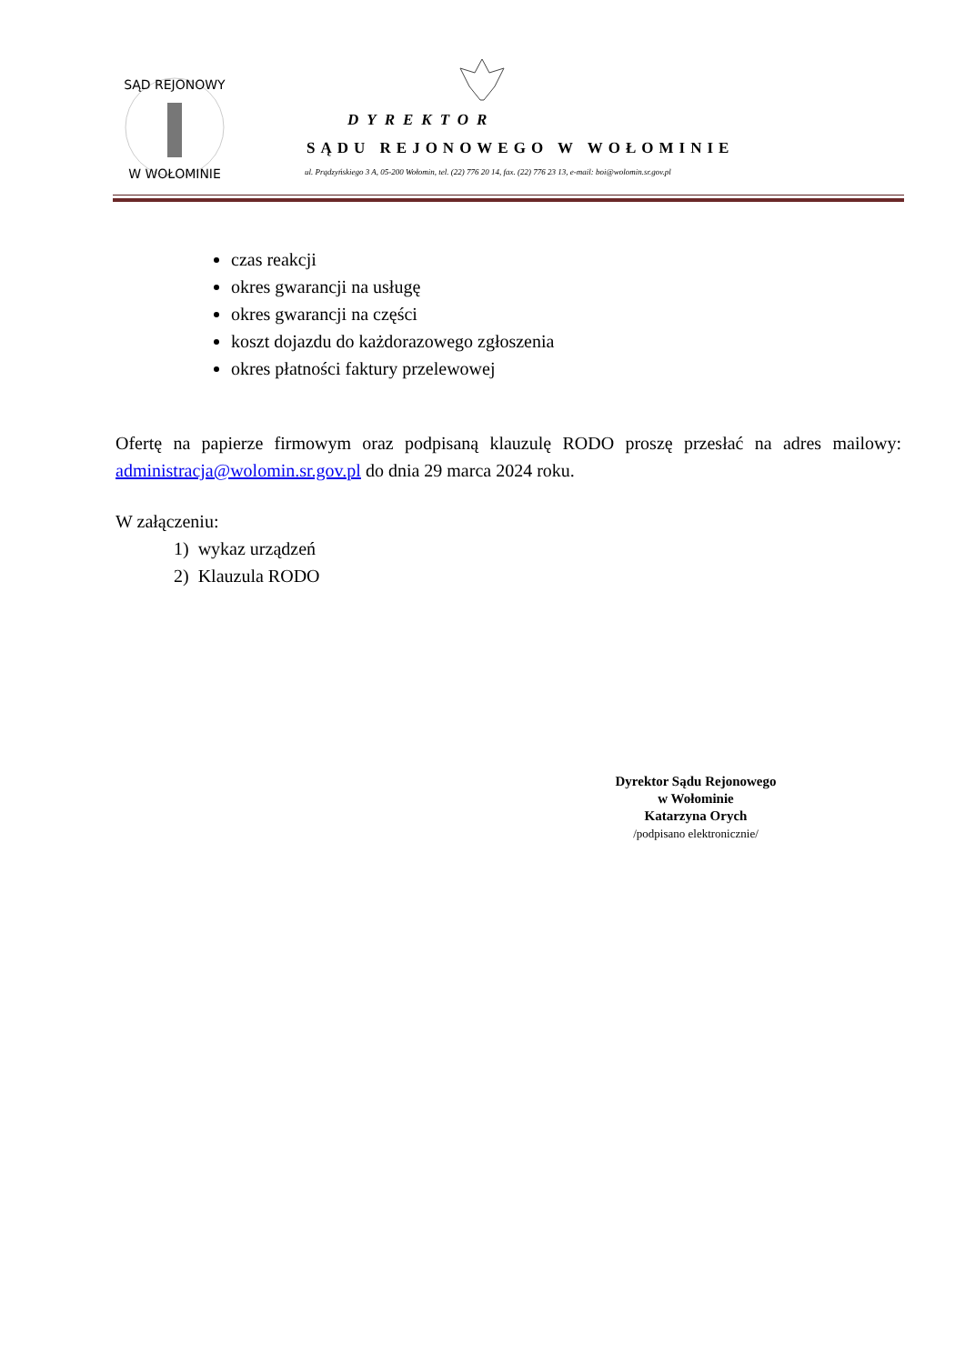SĄD REJONOWY
W WOŁOMINIE
DYREKTOR
SĄDU REJONOWEGO W WOŁOMINIE
ul. Prądzyńskiego 3 A, 05-200 Wołomin, tel. (22) 776 20 14, fax. (22) 776 23 13, e-mail: boi@wolomin.sr.gov.pl
czas reakcji
okres gwarancji na usługę
okres gwarancji na części
koszt dojazdu do każdorazowego zgłoszenia
okres płatności faktury przelewowej
Ofertę na papierze firmowym oraz podpisaną klauzulę RODO proszę przesłać na adres mailowy: administracja@wolomin.sr.gov.pl do dnia 29 marca 2024 roku.
W załączeniu:
1) wykaz urządzeń
2) Klauzula RODO
Dyrektor Sądu Rejonowego
w Wołominie
Katarzyna Orych
/podpisano elektronicznie/